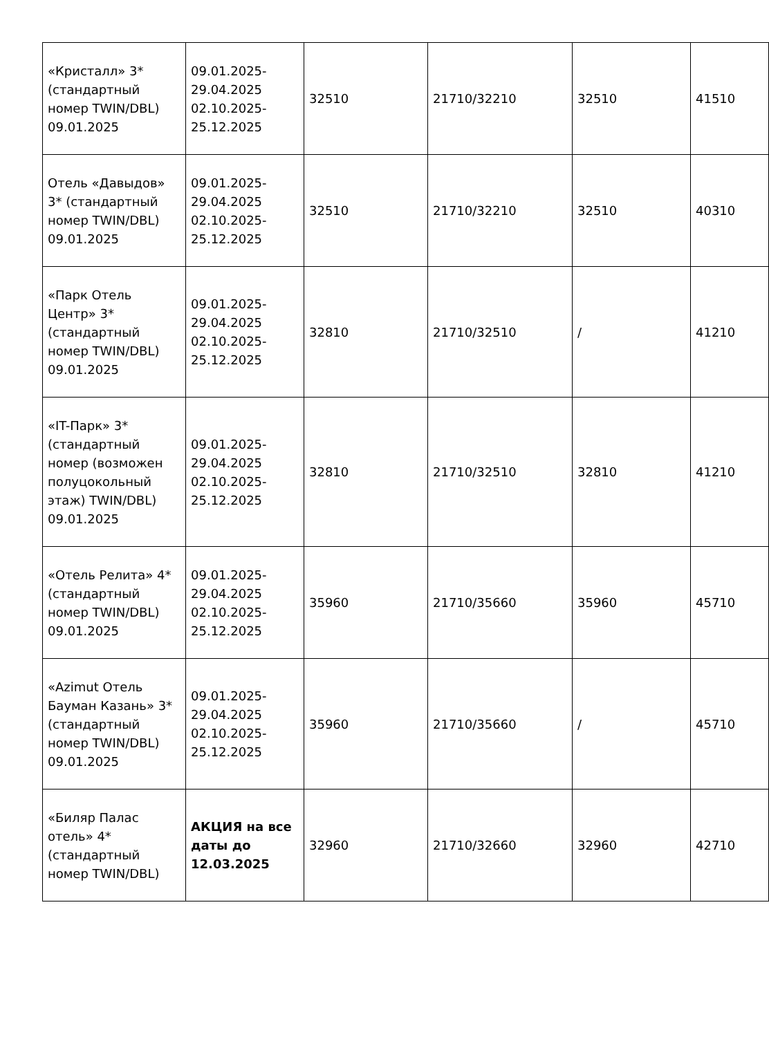| «Кристалл» 3* (стандартный номер TWIN/DBL) 09.01.2025 | 09.01.2025- 29.04.2025 02.10.2025- 25.12.2025 | 32510 | 21710/32210 | 32510 | 41510 |
| Отель «Давыдов» 3* (стандартный номер TWIN/DBL) 09.01.2025 | 09.01.2025- 29.04.2025 02.10.2025- 25.12.2025 | 32510 | 21710/32210 | 32510 | 40310 |
| «Парк Отель Центр» 3* (стандартный номер TWIN/DBL) 09.01.2025 | 09.01.2025- 29.04.2025 02.10.2025- 25.12.2025 | 32810 | 21710/32510 | / | 41210 |
| «IT-Парк» 3* (стандартный номер (возможен полуцокольный этаж) TWIN/DBL) 09.01.2025 | 09.01.2025- 29.04.2025 02.10.2025- 25.12.2025 | 32810 | 21710/32510 | 32810 | 41210 |
| «Отель Релита» 4* (стандартный номер TWIN/DBL) 09.01.2025 | 09.01.2025- 29.04.2025 02.10.2025- 25.12.2025 | 35960 | 21710/35660 | 35960 | 45710 |
| «Azimut Отель Бауман Казань» 3* (стандартный номер TWIN/DBL) 09.01.2025 | 09.01.2025- 29.04.2025 02.10.2025- 25.12.2025 | 35960 | 21710/35660 | / | 45710 |
| «Биляр Палас отель» 4* (стандартный номер TWIN/DBL) | АКЦИЯ на все даты до 12.03.2025 | 32960 | 21710/32660 | 32960 | 42710 |